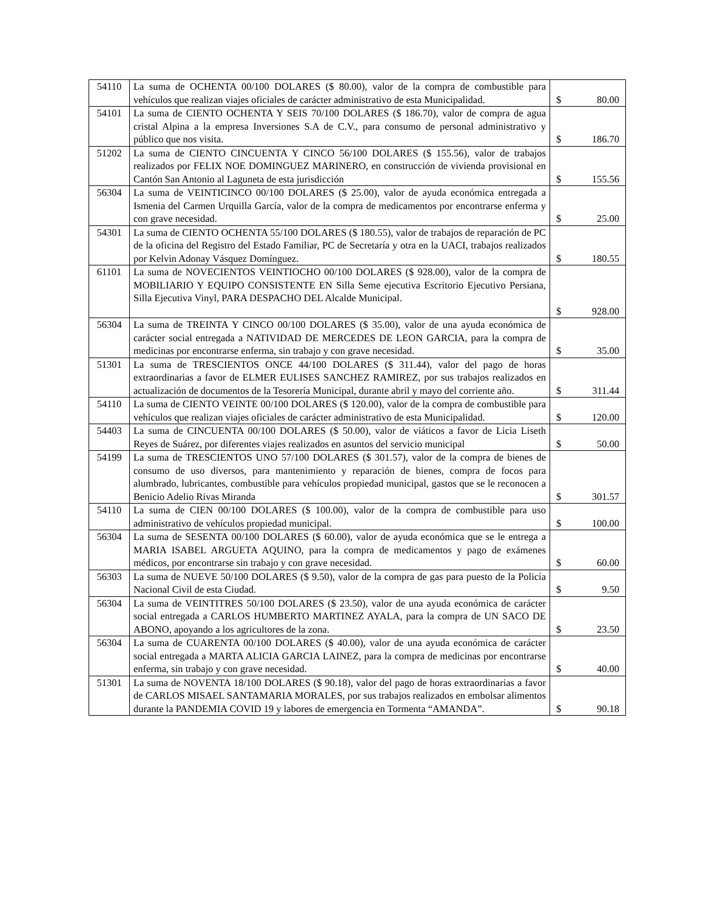| 54110 | La suma de OCHENTA 00/100 DOLARES ($ 80.00), valor de la compra de combustible para vehículos que realizan viajes oficiales de carácter administrativo de esta Municipalidad. | $ 80.00 |
| 54101 | La suma de CIENTO OCHENTA Y SEIS 70/100 DOLARES ($ 186.70), valor de compra de agua cristal Alpina a la empresa Inversiones S.A de C.V., para consumo de personal administrativo y público que nos visita. | $ 186.70 |
| 51202 | La suma de CIENTO CINCUENTA Y CINCO 56/100 DOLARES ($ 155.56), valor de trabajos realizados por FELIX NOE DOMINGUEZ MARINERO, en construcción de vivienda provisional en Cantón San Antonio al Laguneta de esta jurisdicción | $ 155.56 |
| 56304 | La suma de VEINTICINCO 00/100 DOLARES ($ 25.00), valor de ayuda económica entregada a Ismenia del Carmen Urquilla García, valor de la compra de medicamentos por encontrarse enferma y con grave necesidad. | $ 25.00 |
| 54301 | La suma de CIENTO OCHENTA 55/100 DOLARES ($ 180.55), valor de trabajos de reparación de PC de la oficina del Registro del Estado Familiar, PC de Secretaría y otra en la UACI, trabajos realizados por Kelvin Adonay Vásquez Domínguez. | $ 180.55 |
| 61101 | La suma de NOVECIENTOS VEINTIOCHO 00/100 DOLARES ($ 928.00), valor de la compra de MOBILIARIO Y EQUIPO CONSISTENTE EN Silla Seme ejecutiva Escritorio Ejecutivo Persiana, Silla Ejecutiva Vinyl, PARA DESPACHO DEL Alcalde Municipal. | $ 928.00 |
| 56304 | La suma de TREINTA Y CINCO 00/100 DOLARES ($ 35.00), valor de una ayuda económica de carácter social entregada a NATIVIDAD DE MERCEDES DE LEON GARCIA, para la compra de medicinas por encontrarse enferma, sin trabajo y con grave necesidad. | $ 35.00 |
| 51301 | La suma de TRESCIENTOS ONCE 44/100 DOLARES ($ 311.44), valor del pago de horas extraordinarias a favor de ELMER EULISES SANCHEZ RAMIREZ, por sus trabajos realizados en actualización de documentos de la Tesorería Municipal, durante abril y mayo del corriente año. | $ 311.44 |
| 54110 | La suma de CIENTO VEINTE 00/100 DOLARES ($ 120.00), valor de la compra de combustible para vehículos que realizan viajes oficiales de carácter administrativo de esta Municipalidad. | $ 120.00 |
| 54403 | La suma de CINCUENTA 00/100 DOLARES ($ 50.00), valor de viáticos a favor de Licia Liseth Reyes de Suárez, por diferentes viajes realizados en asuntos del servicio municipal | $ 50.00 |
| 54199 | La suma de TRESCIENTOS UNO 57/100 DOLARES ($ 301.57), valor de la compra de bienes de consumo de uso diversos, para mantenimiento y reparación de bienes, compra de focos para alumbrado, lubricantes, combustible para vehículos propiedad municipal, gastos que se le reconocen a Benicio Adelio Rivas Miranda | $ 301.57 |
| 54110 | La suma de CIEN 00/100 DOLARES ($ 100.00), valor de la compra de combustible para uso administrativo de vehículos propiedad municipal. | $ 100.00 |
| 56304 | La suma de SESENTA 00/100 DOLARES ($ 60.00), valor de ayuda económica que se le entrega a MARIA ISABEL ARGUETA AQUINO, para la compra de medicamentos y pago de exámenes médicos, por encontrarse sin trabajo y con grave necesidad. | $ 60.00 |
| 56303 | La suma de NUEVE 50/100 DOLARES ($ 9.50), valor de la compra de gas para puesto de la Policía Nacional Civil de esta Ciudad. | $ 9.50 |
| 56304 | La suma de VEINTITRES 50/100 DOLARES ($ 23.50), valor de una ayuda económica de carácter social entregada a CARLOS HUMBERTO MARTINEZ AYALA, para la compra de UN SACO DE ABONO, apoyando a los agricultores de la zona. | $ 23.50 |
| 56304 | La suma de CUARENTA 00/100 DOLARES ($ 40.00), valor de una ayuda económica de carácter social entregada a MARTA ALICIA GARCIA LAINEZ, para la compra de medicinas por encontrarse enferma, sin trabajo y con grave necesidad. | $ 40.00 |
| 51301 | La suma de NOVENTA 18/100 DOLARES ($ 90.18), valor del pago de horas extraordinarias a favor de CARLOS MISAEL SANTAMARIA MORALES, por sus trabajos realizados en embolsar alimentos durante la PANDEMIA COVID 19 y labores de emergencia en Tormenta “AMANDA”. | $ 90.18 |